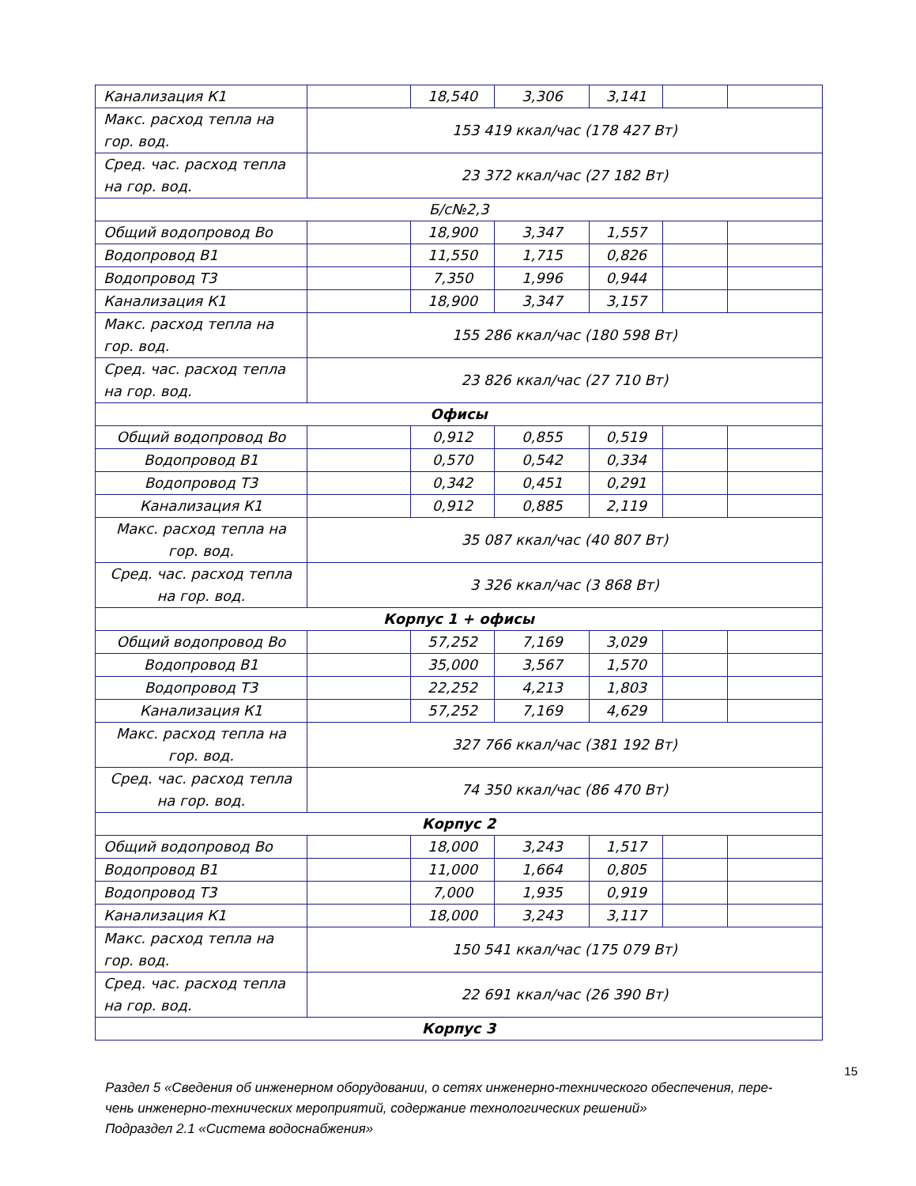| Канализация К1 | | 18,540 | 3,306 | 3,141 | | |
| Макс. расход тепла на гор. вод. | 153 419 ккал/час (178 427 Вт) | | | | | |
| Сред. час. расход тепла на гор. вод. | 23 372 ккал/час (27 182 Вт) | | | | | |
| Б/с№2,3 | | | | | | |
| Общий водопровод Во | | 18,900 | 3,347 | 1,557 | | |
| Водопровод В1 | | 11,550 | 1,715 | 0,826 | | |
| Водопровод Т3 | | 7,350 | 1,996 | 0,944 | | |
| Канализация К1 | | 18,900 | 3,347 | 3,157 | | |
| Макс. расход тепла на гор. вод. | 155 286 ккал/час (180 598 Вт) | | | | | |
| Сред. час. расход тепла на гор. вод. | 23 826 ккал/час (27 710 Вт) | | | | | |
| Офисы | | | | | | |
| Общий водопровод Во | | 0,912 | 0,855 | 0,519 | | |
| Водопровод В1 | | 0,570 | 0,542 | 0,334 | | |
| Водопровод Т3 | | 0,342 | 0,451 | 0,291 | | |
| Канализация К1 | | 0,912 | 0,885 | 2,119 | | |
| Макс. расход тепла на гор. вод. | 35 087 ккал/час (40 807 Вт) | | | | | |
| Сред. час. расход тепла на гор. вод. | 3 326 ккал/час (3 868 Вт) | | | | | |
| Корпус 1 + офисы | | | | | | |
| Общий водопровод Во | | 57,252 | 7,169 | 3,029 | | |
| Водопровод В1 | | 35,000 | 3,567 | 1,570 | | |
| Водопровод Т3 | | 22,252 | 4,213 | 1,803 | | |
| Канализация К1 | | 57,252 | 7,169 | 4,629 | | |
| Макс. расход тепла на гор. вод. | 327 766 ккал/час (381 192 Вт) | | | | | |
| Сред. час. расход тепла на гор. вод. | 74 350 ккал/час (86 470 Вт) | | | | | |
| Корпус 2 | | | | | | |
| Общий водопровод Во | | 18,000 | 3,243 | 1,517 | | |
| Водопровод В1 | | 11,000 | 1,664 | 0,805 | | |
| Водопровод Т3 | | 7,000 | 1,935 | 0,919 | | |
| Канализация К1 | | 18,000 | 3,243 | 3,117 | | |
| Макс. расход тепла на гор. вод. | 150 541 ккал/час (175 079 Вт) | | | | | |
| Сред. час. расход тепла на гор. вод. | 22 691 ккал/час (26 390 Вт) | | | | | |
| Корпус 3 | | | | | | |
15
Раздел 5 «Сведения об инженерном оборудовании, о сетях инженерно-технического обеспечения, пере-
чень инженерно-технических мероприятий, содержание технологических решений»
Подраздел 2.1 «Система водоснабжения»